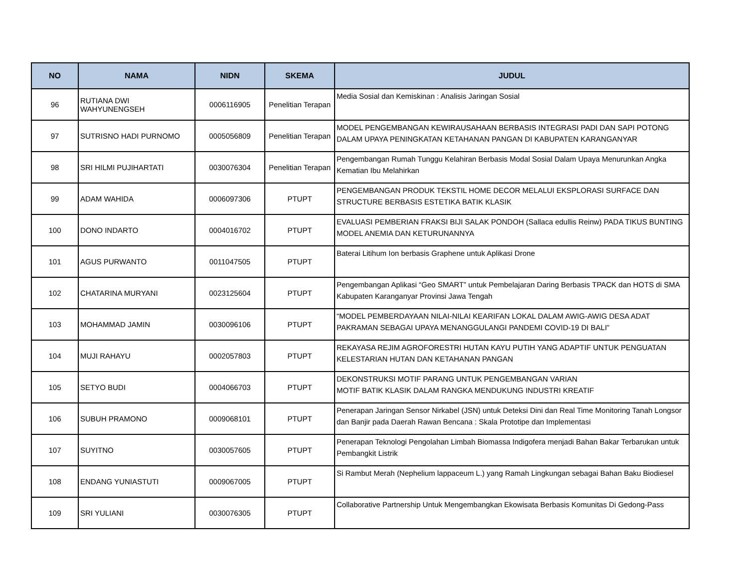| NO | NAMA | NIDN | SKEMA | JUDUL |
| --- | --- | --- | --- | --- |
| 96 | RUTIANA DWI WAHYUNENGSEH | 0006116905 | Penelitian Terapan | Media Sosial dan Kemiskinan : Analisis Jaringan Sosial |
| 97 | SUTRISNO HADI PURNOMO | 0005056809 | Penelitian Terapan | MODEL PENGEMBANGAN KEWIRAUSAHAAN BERBASIS INTEGRASI PADI DAN SAPI POTONG DALAM UPAYA PENINGKATAN KETAHANAN PANGAN DI KABUPATEN KARANGANYAR |
| 98 | SRI HILMI PUJIHARTATI | 0030076304 | Penelitian Terapan | Pengembangan Rumah Tunggu Kelahiran Berbasis Modal Sosial Dalam Upaya Menurunkan Angka Kematian Ibu Melahirkan |
| 99 | ADAM WAHIDA | 0006097306 | PTUPT | PENGEMBANGAN PRODUK TEKSTIL HOME DECOR MELALUI EKSPLORASI SURFACE DAN STRUCTURE BERBASIS ESTETIKA BATIK KLASIK |
| 100 | DONO INDARTO | 0004016702 | PTUPT | EVALUASI PEMBERIAN FRAKSI BIJI SALAK PONDOH (Sallaca edullis Reinw) PADA TIKUS BUNTING MODEL ANEMIA DAN KETURUNANNYA |
| 101 | AGUS PURWANTO | 0011047505 | PTUPT | Baterai Litihum Ion berbasis Graphene untuk Aplikasi Drone |
| 102 | CHATARINA MURYANI | 0023125604 | PTUPT | Pengembangan Aplikasi “Geo SMART” untuk Pembelajaran Daring Berbasis TPACK dan HOTS di SMA Kabupaten Karanganyar Provinsi Jawa Tengah |
| 103 | MOHAMMAD JAMIN | 0030096106 | PTUPT | “MODEL PEMBERDAYAAN NILAI-NILAI KEARIFAN LOKAL DALAM AWIG-AWIG DESA ADAT PAKRAMAN SEBAGAI UPAYA MENANGGULANGI PANDEMI COVID-19 DI BALI” |
| 104 | MUJI RAHAYU | 0002057803 | PTUPT | REKAYASA REJIM AGROFORESTRI HUTAN KAYU PUTIH YANG ADAPTIF UNTUK PENGUATAN KELESTARIAN HUTAN DAN KETAHANAN PANGAN |
| 105 | SETYO BUDI | 0004066703 | PTUPT | DEKONSTRUKSI MOTIF PARANG UNTUK PENGEMBANGAN VARIAN MOTIF BATIK KLASIK DALAM RANGKA MENDUKUNG INDUSTRI KREATIF |
| 106 | SUBUH PRAMONO | 0009068101 | PTUPT | Penerapan Jaringan Sensor Nirkabel (JSN) untuk Deteksi Dini dan Real Time Monitoring Tanah Longsor dan Banjir pada Daerah Rawan Bencana : Skala Prototipe dan Implementasi |
| 107 | SUYITNO | 0030057605 | PTUPT | Penerapan Teknologi Pengolahan Limbah Biomassa Indigofera menjadi Bahan Bakar Terbarukan untuk Pembangkit Listrik |
| 108 | ENDANG YUNIASTUTI | 0009067005 | PTUPT | Si Rambut Merah (Nephelium lappaceum L.) yang Ramah Lingkungan sebagai Bahan Baku Biodiesel |
| 109 | SRI YULIANI | 0030076305 | PTUPT | Collaborative Partnership Untuk Mengembangkan Ekowisata Berbasis Komunitas Di Gedong-Pass |